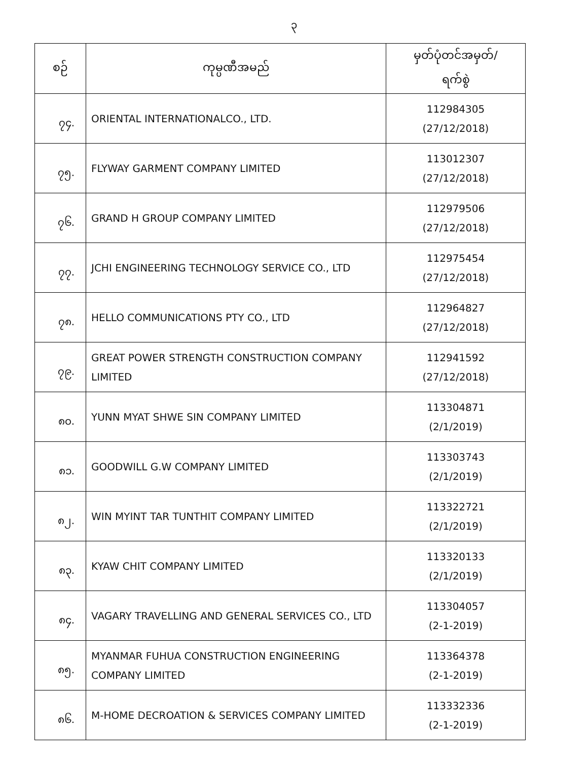၃
| စဉ် | ကုမ္ပဏီအမည် | မှတ်ပုံတင်အမှတ်/ ရက်စွဲ |
| --- | --- | --- |
| ၇၄. | ORIENTAL INTERNATIONALCO., LTD. | 112984305 (27/12/2018) |
| ၇၅. | FLYWAY GARMENT COMPANY LIMITED | 113012307 (27/12/2018) |
| ၇၆. | GRAND H GROUP COMPANY LIMITED | 112979506 (27/12/2018) |
| ၇၇. | JCHI ENGINEERING TECHNOLOGY SERVICE CO., LTD | 112975454 (27/12/2018) |
| ၇၈. | HELLO COMMUNICATIONS PTY CO., LTD | 112964827 (27/12/2018) |
| ၇၉. | GREAT POWER STRENGTH CONSTRUCTION COMPANY LIMITED | 112941592 (27/12/2018) |
| ၈၀. | YUNN MYAT SHWE SIN COMPANY LIMITED | 113304871 (2/1/2019) |
| ၈၁. | GOODWILL G.W COMPANY LIMITED | 113303743 (2/1/2019) |
| ၈၂. | WIN MYINT TAR TUNTHIT COMPANY LIMITED | 113322721 (2/1/2019) |
| ၈၃. | KYAW CHIT COMPANY LIMITED | 113320133 (2/1/2019) |
| ၈၄. | VAGARY TRAVELLING AND GENERAL SERVICES CO., LTD | 113304057 (2-1-2019) |
| ၈၅. | MYANMAR FUHUA CONSTRUCTION ENGINEERING COMPANY LIMITED | 113364378 (2-1-2019) |
| ၈၆. | M-HOME DECROATION & SERVICES COMPANY LIMITED | 113332336 (2-1-2019) |